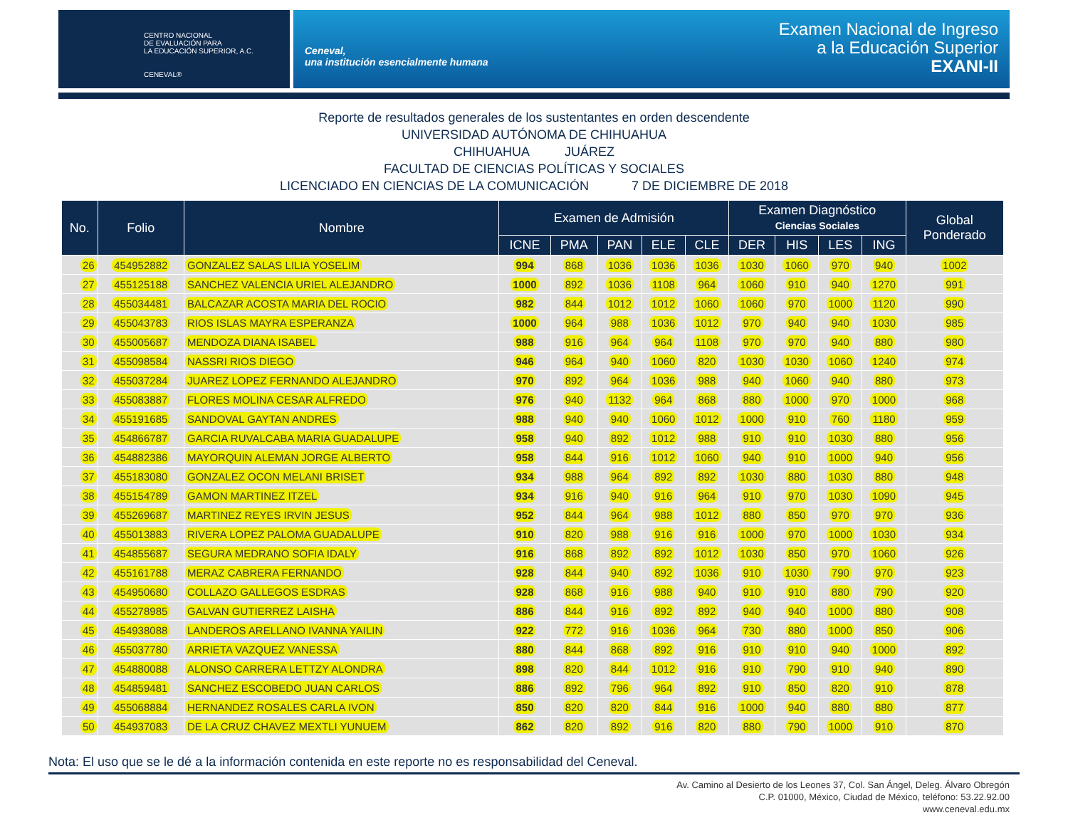CENTRO NACIONAL
DE EVALUACIÓN PARA
LA EDUCACIÓN SUPERIOR, A.C.
CENEVAL®
Ceneval,
una institución esencialmente humana
Examen Nacional de Ingreso
a la Educación Superior
EXANI-II
Reporte de resultados generales de los sustentantes en orden descendente
UNIVERSIDAD AUTÓNOMA DE CHIHUAHUA
CHIHUAHUA JUÁREZ
FACULTAD DE CIENCIAS POLÍTICAS Y SOCIALES
LICENCIADO EN CIENCIAS DE LA COMUNICACIÓN 7 DE DICIEMBRE DE 2018
| No. | Folio | Nombre | Examen de Admisión | | | | | Examen Diagnóstico Ciencias Sociales | | | | Global Ponderado |
| --- | --- | --- | --- | --- | --- | --- | --- | --- | --- | --- | --- | --- |
| | | | ICNE | PMA | PAN | ELE | CLE | DER | HIS | LES | ING | |
| 26 | 454952882 | GONZALEZ SALAS LILIA YOSELIM | 994 | 868 | 1036 | 1036 | 1036 | 1030 | 1060 | 970 | 940 | 1002 |
| 27 | 455125188 | SANCHEZ VALENCIA URIEL ALEJANDRO | 1000 | 892 | 1036 | 1108 | 964 | 1060 | 910 | 940 | 1270 | 991 |
| 28 | 455034481 | BALCAZAR ACOSTA MARIA DEL ROCIO | 982 | 844 | 1012 | 1012 | 1060 | 1060 | 970 | 1000 | 1120 | 990 |
| 29 | 455043783 | RIOS ISLAS MAYRA ESPERANZA | 1000 | 964 | 988 | 1036 | 1012 | 970 | 940 | 940 | 1030 | 985 |
| 30 | 455005687 | MENDOZA DIANA ISABEL | 988 | 916 | 964 | 964 | 1108 | 970 | 970 | 940 | 880 | 980 |
| 31 | 455098584 | NASSRI RIOS DIEGO | 946 | 964 | 940 | 1060 | 820 | 1030 | 1030 | 1060 | 1240 | 974 |
| 32 | 455037284 | JUAREZ LOPEZ FERNANDO ALEJANDRO | 970 | 892 | 964 | 1036 | 988 | 940 | 1060 | 940 | 880 | 973 |
| 33 | 455083887 | FLORES MOLINA CESAR ALFREDO | 976 | 940 | 1132 | 964 | 868 | 880 | 1000 | 970 | 1000 | 968 |
| 34 | 455191685 | SANDOVAL GAYTAN ANDRES | 988 | 940 | 940 | 1060 | 1012 | 1000 | 910 | 760 | 1180 | 959 |
| 35 | 454866787 | GARCIA RUVALCABA MARIA GUADALUPE | 958 | 940 | 892 | 1012 | 988 | 910 | 910 | 1030 | 880 | 956 |
| 36 | 454882386 | MAYORQUIN ALEMAN JORGE ALBERTO | 958 | 844 | 916 | 1012 | 1060 | 940 | 910 | 1000 | 940 | 956 |
| 37 | 455183080 | GONZALEZ OCON MELANI BRISET | 934 | 988 | 964 | 892 | 892 | 1030 | 880 | 1030 | 880 | 948 |
| 38 | 455154789 | GAMON MARTINEZ ITZEL | 934 | 916 | 940 | 916 | 964 | 910 | 970 | 1030 | 1090 | 945 |
| 39 | 455269687 | MARTINEZ REYES IRVIN JESUS | 952 | 844 | 964 | 988 | 1012 | 880 | 850 | 970 | 970 | 936 |
| 40 | 455013883 | RIVERA LOPEZ PALOMA GUADALUPE | 910 | 820 | 988 | 916 | 916 | 1000 | 970 | 1000 | 1030 | 934 |
| 41 | 454855687 | SEGURA MEDRANO SOFIA IDALY | 916 | 868 | 892 | 892 | 1012 | 1030 | 850 | 970 | 1060 | 926 |
| 42 | 455161788 | MERAZ CABRERA FERNANDO | 928 | 844 | 940 | 892 | 1036 | 910 | 1030 | 790 | 970 | 923 |
| 43 | 454950680 | COLLAZO GALLEGOS ESDRAS | 928 | 868 | 916 | 988 | 940 | 910 | 910 | 880 | 790 | 920 |
| 44 | 455278985 | GALVAN GUTIERREZ LAISHA | 886 | 844 | 916 | 892 | 892 | 940 | 940 | 1000 | 880 | 908 |
| 45 | 454938088 | LANDEROS ARELLANO IVANNA YAILIN | 922 | 772 | 916 | 1036 | 964 | 730 | 880 | 1000 | 850 | 906 |
| 46 | 455037780 | ARRIETA VAZQUEZ VANESSA | 880 | 844 | 868 | 892 | 916 | 910 | 910 | 940 | 1000 | 892 |
| 47 | 454880088 | ALONSO CARRERA LETTZY ALONDRA | 898 | 820 | 844 | 1012 | 916 | 910 | 790 | 910 | 940 | 890 |
| 48 | 454859481 | SANCHEZ ESCOBEDO JUAN CARLOS | 886 | 892 | 796 | 964 | 892 | 910 | 850 | 820 | 910 | 878 |
| 49 | 455068884 | HERNANDEZ ROSALES CARLA IVON | 850 | 820 | 820 | 844 | 916 | 1000 | 940 | 880 | 880 | 877 |
| 50 | 454937083 | DE LA CRUZ CHAVEZ MEXTLI YUNUEM | 862 | 820 | 892 | 916 | 820 | 880 | 790 | 1000 | 910 | 870 |
Nota: El uso que se le dé a la información contenida en este reporte no es responsabilidad del Ceneval.
Av. Camino al Desierto de los Leones 37, Col. San Ángel, Deleg. Álvaro Obregón
C.P. 01000, México, Ciudad de México, teléfono: 53.22.92.00
www.ceneval.edu.mx